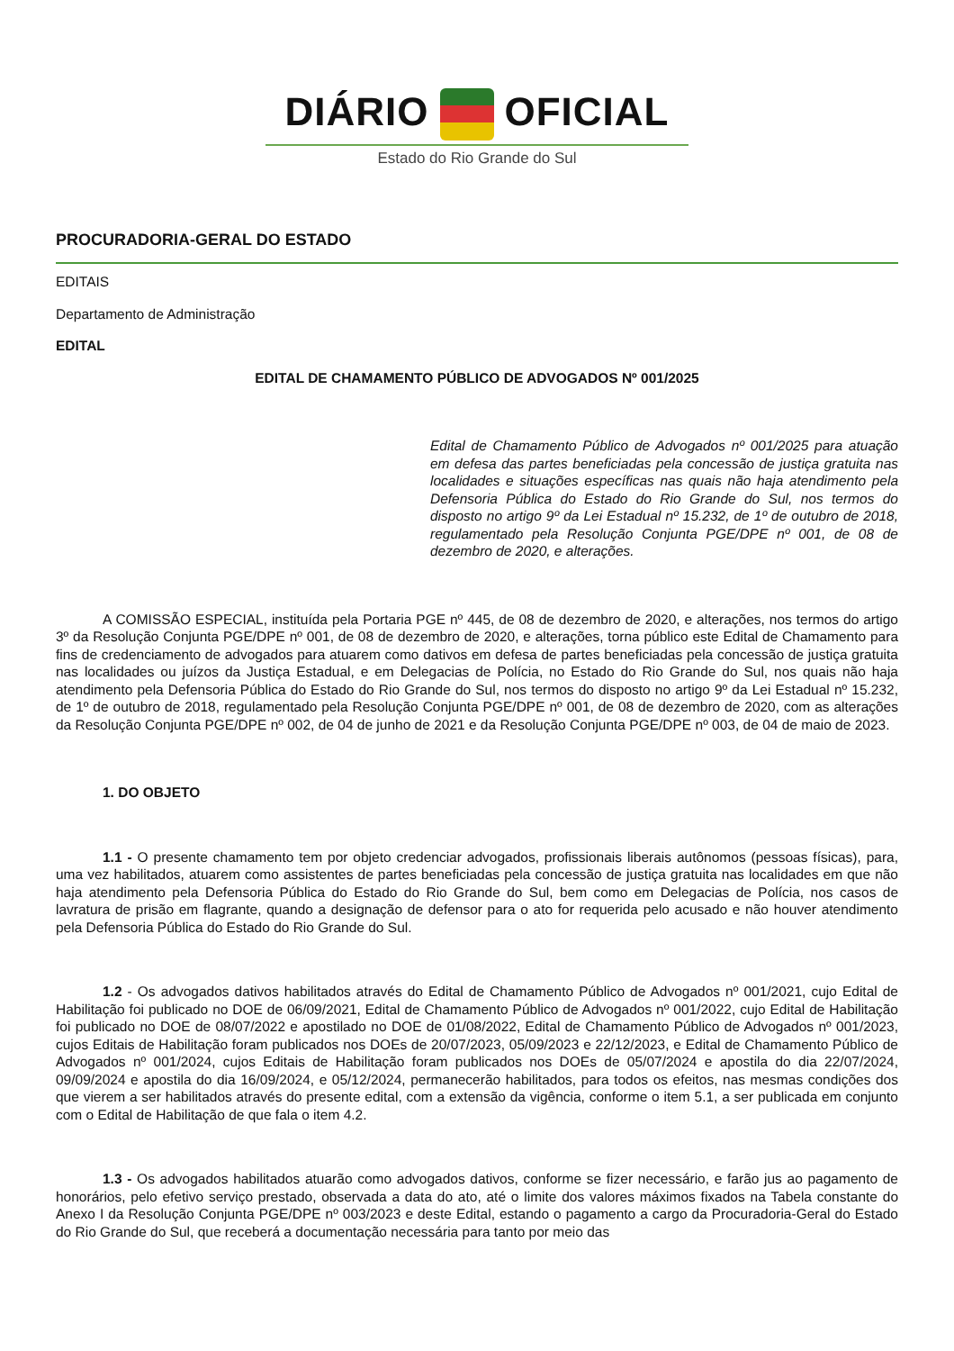DIÁRIO OFICIAL
Estado do Rio Grande do Sul
PROCURADORIA-GERAL DO ESTADO
EDITAIS
Departamento de Administração
EDITAL
EDITAL DE CHAMAMENTO PÚBLICO DE ADVOGADOS Nº 001/2025
Edital de Chamamento Público de Advogados nº 001/2025 para atuação em defesa das partes beneficiadas pela concessão de justiça gratuita nas localidades e situações específicas nas quais não haja atendimento pela Defensoria Pública do Estado do Rio Grande do Sul, nos termos do disposto no artigo 9º da Lei Estadual nº 15.232, de 1º de outubro de 2018, regulamentado pela Resolução Conjunta PGE/DPE nº 001, de 08 de dezembro de 2020, e alterações.
A COMISSÃO ESPECIAL, instituída pela Portaria PGE nº 445, de 08 de dezembro de 2020, e alterações, nos termos do artigo 3º da Resolução Conjunta PGE/DPE nº 001, de 08 de dezembro de 2020, e alterações, torna público este Edital de Chamamento para fins de credenciamento de advogados para atuarem como dativos em defesa de partes beneficiadas pela concessão de justiça gratuita nas localidades ou juízos da Justiça Estadual, e em Delegacias de Polícia, no Estado do Rio Grande do Sul, nos quais não haja atendimento pela Defensoria Pública do Estado do Rio Grande do Sul, nos termos do disposto no artigo 9º da Lei Estadual nº 15.232, de 1º de outubro de 2018, regulamentado pela Resolução Conjunta PGE/DPE nº 001, de 08 de dezembro de 2020, com as alterações da Resolução Conjunta PGE/DPE nº 002, de 04 de junho de 2021 e da Resolução Conjunta PGE/DPE nº 003, de 04 de maio de 2023.
1. DO OBJETO
1.1 - O presente chamamento tem por objeto credenciar advogados, profissionais liberais autônomos (pessoas físicas), para, uma vez habilitados, atuarem como assistentes de partes beneficiadas pela concessão de justiça gratuita nas localidades em que não haja atendimento pela Defensoria Pública do Estado do Rio Grande do Sul, bem como em Delegacias de Polícia, nos casos de lavratura de prisão em flagrante, quando a designação de defensor para o ato for requerida pelo acusado e não houver atendimento pela Defensoria Pública do Estado do Rio Grande do Sul.
1.2 - Os advogados dativos habilitados através do Edital de Chamamento Público de Advogados nº 001/2021, cujo Edital de Habilitação foi publicado no DOE de 06/09/2021, Edital de Chamamento Público de Advogados nº 001/2022, cujo Edital de Habilitação foi publicado no DOE de 08/07/2022 e apostilado no DOE de 01/08/2022, Edital de Chamamento Público de Advogados nº 001/2023, cujos Editais de Habilitação foram publicados nos DOEs de 20/07/2023, 05/09/2023 e 22/12/2023, e Edital de Chamamento Público de Advogados nº 001/2024, cujos Editais de Habilitação foram publicados nos DOEs de 05/07/2024 e apostila do dia 22/07/2024, 09/09/2024 e apostila do dia 16/09/2024, e 05/12/2024, permanecerão habilitados, para todos os efeitos, nas mesmas condições dos que vierem a ser habilitados através do presente edital, com a extensão da vigência, conforme o item 5.1, a ser publicada em conjunto com o Edital de Habilitação de que fala o item 4.2.
1.3 - Os advogados habilitados atuarão como advogados dativos, conforme se fizer necessário, e farão jus ao pagamento de honorários, pelo efetivo serviço prestado, observada a data do ato, até o limite dos valores máximos fixados na Tabela constante do Anexo I da Resolução Conjunta PGE/DPE nº 003/2023 e deste Edital, estando o pagamento a cargo da Procuradoria-Geral do Estado do Rio Grande do Sul, que receberá a documentação necessária para tanto por meio das